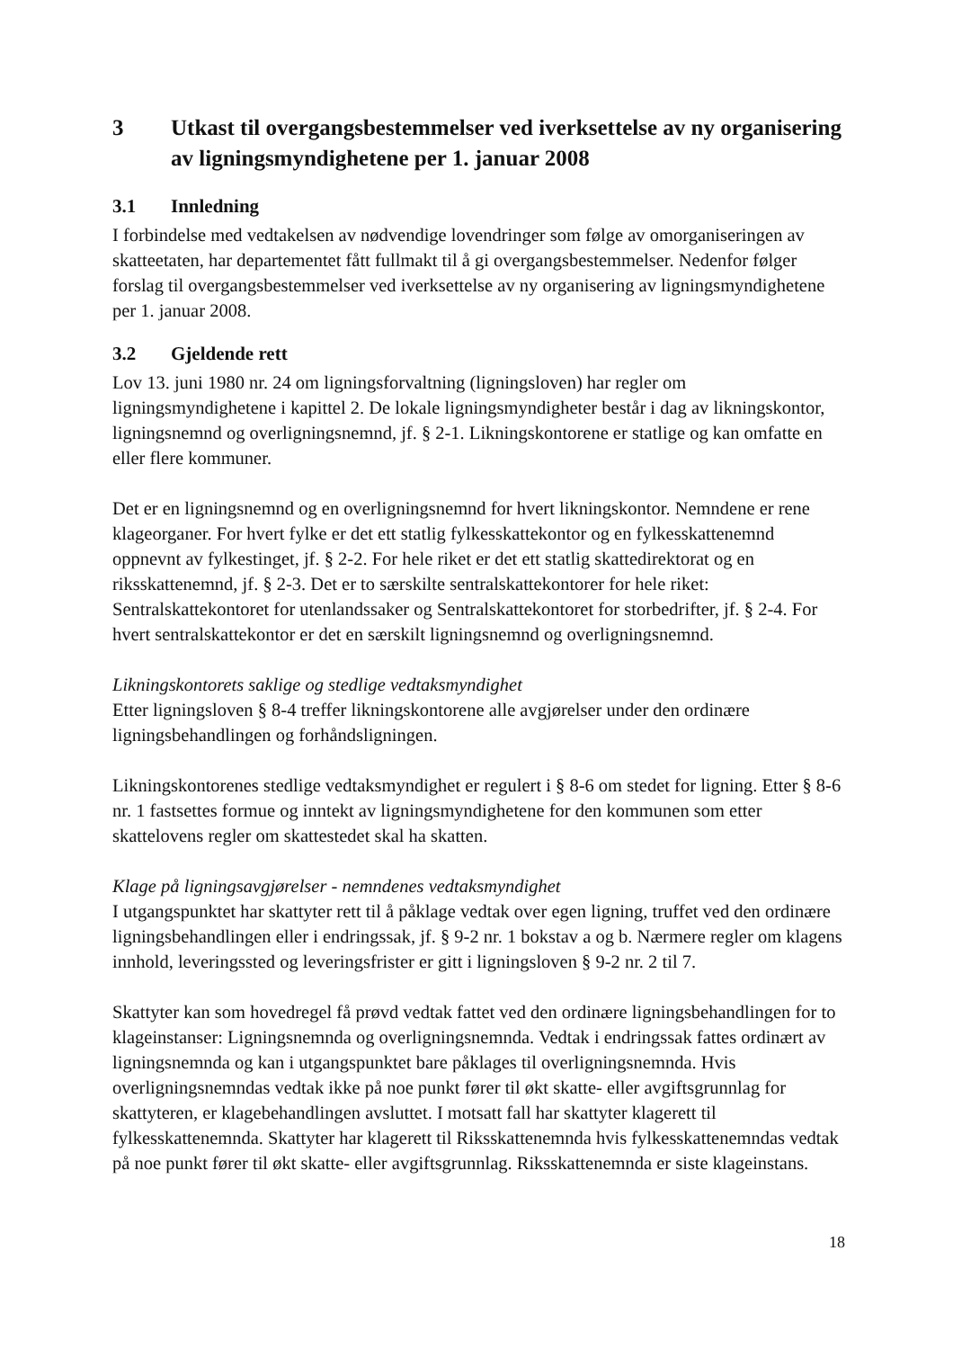3 Utkast til overgangsbestemmelser ved iverksettelse av ny organisering av ligningsmyndighetene per 1. januar 2008
3.1 Innledning
I forbindelse med vedtakelsen av nødvendige lovendringer som følge av omorganiseringen av skatteetaten, har departementet fått fullmakt til å gi overgangsbestemmelser. Nedenfor følger forslag til overgangsbestemmelser ved iverksettelse av ny organisering av ligningsmyndighetene per 1. januar 2008.
3.2 Gjeldende rett
Lov 13. juni 1980 nr. 24 om ligningsforvaltning (ligningsloven) har regler om ligningsmyndighetene i kapittel 2. De lokale ligningsmyndigheter består i dag av likningskontor, ligningsnemnd og overligningsnemnd, jf. § 2-1. Likningskontorene er statlige og kan omfatte en eller flere kommuner.
Det er en ligningsnemnd og en overligningsnemnd for hvert likningskontor. Nemndene er rene klageorganer. For hvert fylke er det ett statlig fylkesskattekontor og en fylkesskattenemnd oppnevnt av fylkestinget, jf. § 2-2. For hele riket er det ett statlig skattedirektorat og en riksskattenemnd, jf. § 2-3. Det er to særskilte sentralskattekontorer for hele riket: Sentralskattekontoret for utenlandssaker og Sentralskattekontoret for storbedrifter, jf. § 2-4. For hvert sentralskattekontor er det en særskilt ligningsnemnd og overligningsnemnd.
Likningskontorets saklige og stedlige vedtaksmyndighet
Etter ligningsloven § 8-4 treffer likningskontorene alle avgjørelser under den ordinære ligningsbehandlingen og forhåndsligningen.
Likningskontorenes stedlige vedtaksmyndighet er regulert i § 8-6 om stedet for ligning. Etter § 8-6 nr. 1 fastsettes formue og inntekt av ligningsmyndighetene for den kommunen som etter skattelovens regler om skattestedet skal ha skatten.
Klage på ligningsavgjørelser - nemndenes vedtaksmyndighet
I utgangspunktet har skattyter rett til å påklage vedtak over egen ligning, truffet ved den ordinære ligningsbehandlingen eller i endringssak, jf. § 9-2 nr. 1 bokstav a og b. Nærmere regler om klagens innhold, leveringssted og leveringsfrister er gitt i ligningsloven § 9-2 nr. 2 til 7.
Skattyter kan som hovedregel få prøvd vedtak fattet ved den ordinære ligningsbehandlingen for to klageinstanser: Ligningsnemnda og overligningsnemnda. Vedtak i endringssak fattes ordinært av ligningsnemnda og kan i utgangspunktet bare påklages til overligningsnemnda. Hvis overligningsnemndas vedtak ikke på noe punkt fører til økt skatte- eller avgiftsgrunnlag for skattyteren, er klagebehandlingen avsluttet. I motsatt fall har skattyter klagerett til fylkesskattenemnda. Skattyter har klagerett til Riksskattenemnda hvis fylkesskattenemndas vedtak på noe punkt fører til økt skatte- eller avgiftsgrunnlag. Riksskattenemnda er siste klageinstans.
18